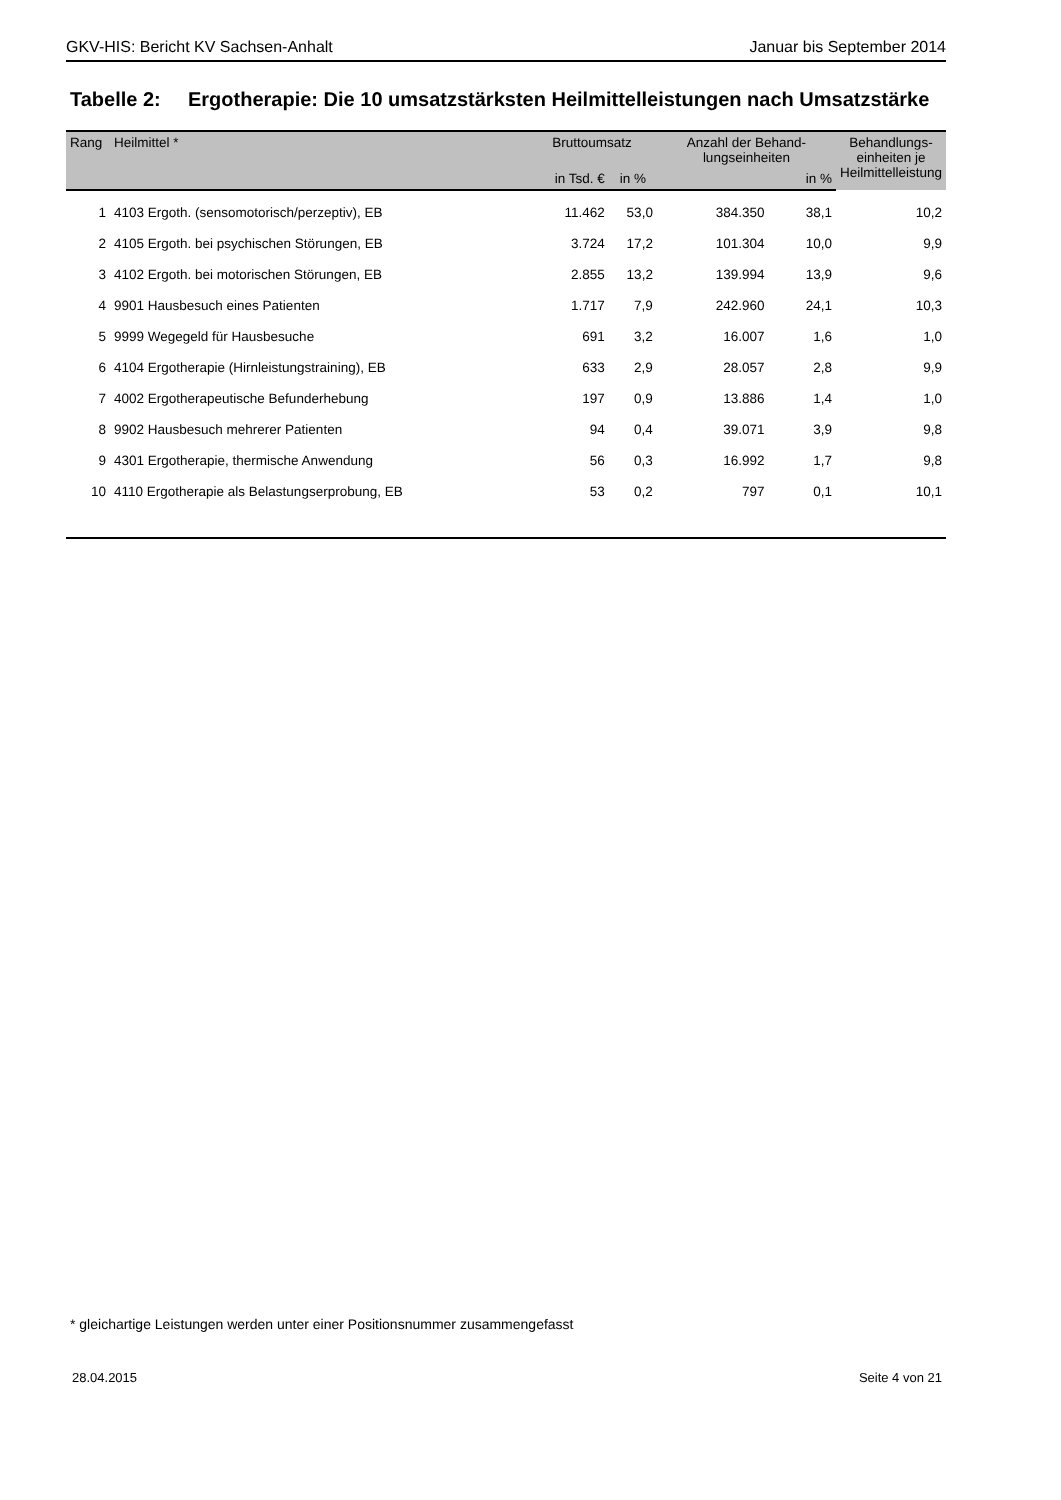GKV-HIS: Bericht KV Sachsen-Anhalt Januar bis September 2014
Tabelle 2: Ergotherapie: Die 10 umsatzstärksten Heilmittelleistungen nach Umsatzstärke
| Rang | Heilmittel * | Bruttoumsatz | | Anzahl der Behand- lungseinheiten | | Behandlungs- einheiten je Heilmittelleistung |
| --- | --- | --- | --- | --- | --- | --- |
| | | in Tsd. € | in % | | in % | |
| 1 | 4103 Ergoth. (sensomotorisch/perzeptiv), EB | 11.462 | 53,0 | 384.350 | 38,1 | 10,2 |
| 2 | 4105 Ergoth. bei psychischen Störungen, EB | 3.724 | 17,2 | 101.304 | 10,0 | 9,9 |
| 3 | 4102 Ergoth. bei motorischen Störungen, EB | 2.855 | 13,2 | 139.994 | 13,9 | 9,6 |
| 4 | 9901 Hausbesuch eines Patienten | 1.717 | 7,9 | 242.960 | 24,1 | 10,3 |
| 5 | 9999 Wegegeld für Hausbesuche | 691 | 3,2 | 16.007 | 1,6 | 1,0 |
| 6 | 4104 Ergotherapie (Hirnleistungstraining), EB | 633 | 2,9 | 28.057 | 2,8 | 9,9 |
| 7 | 4002 Ergotherapeutische Befunderhebung | 197 | 0,9 | 13.886 | 1,4 | 1,0 |
| 8 | 9902 Hausbesuch mehrerer Patienten | 94 | 0,4 | 39.071 | 3,9 | 9,8 |
| 9 | 4301 Ergotherapie, thermische Anwendung | 56 | 0,3 | 16.992 | 1,7 | 9,8 |
| 10 | 4110 Ergotherapie als Belastungserprobung, EB | 53 | 0,2 | 797 | 0,1 | 10,1 |
* gleichartige Leistungen werden unter einer Positionsnummer zusammengefasst
28.04.2015 Seite 4 von 21